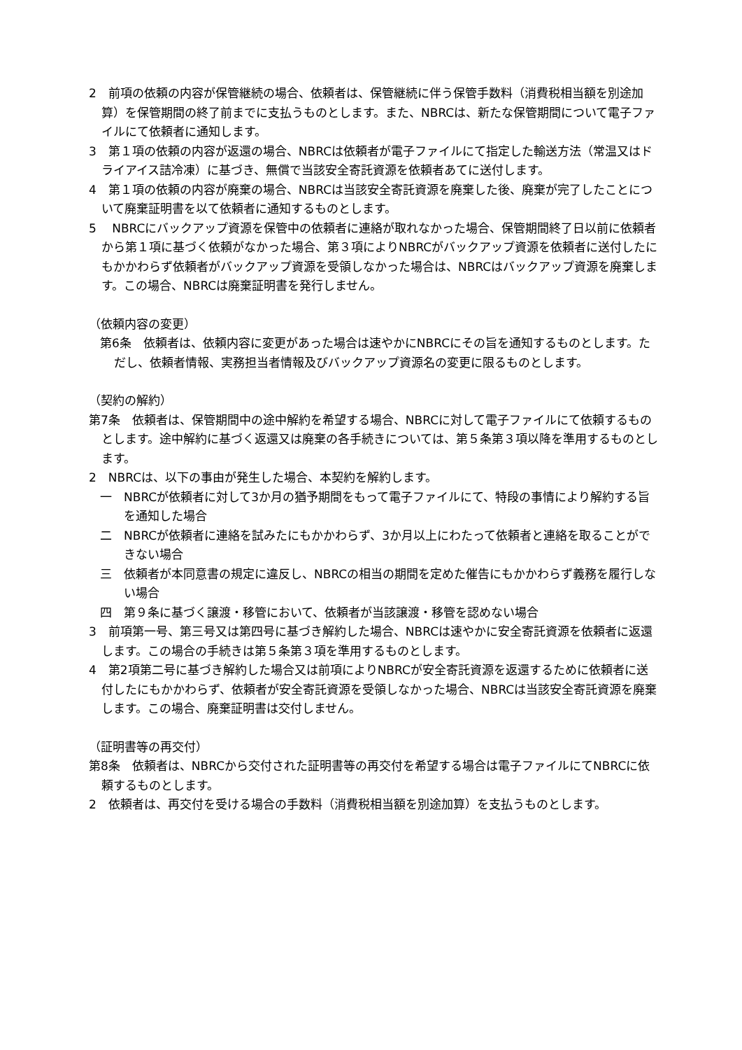2　前項の依頼の内容が保管継続の場合、依頼者は、保管継続に伴う保管手数料（消費税相当額を別途加算）を保管期間の終了前までに支払うものとします。また、NBRCは、新たな保管期間について電子ファイルにて依頼者に通知します。
3　第１項の依頼の内容が返還の場合、NBRCは依頼者が電子ファイルにて指定した輸送方法（常温又はドライアイス詰冷凍）に基づき、無償で当該安全寄託資源を依頼者あてに送付します。
4　第１項の依頼の内容が廃棄の場合、NBRCは当該安全寄託資源を廃棄した後、廃棄が完了したことについて廃棄証明書を以て依頼者に通知するものとします。
5　 NBRCにバックアップ資源を保管中の依頼者に連絡が取れなかった場合、保管期間終了日以前に依頼者から第１項に基づく依頼がなかった場合、第３項によりNBRCがバックアップ資源を依頼者に送付したにもかかわらず依頼者がバックアップ資源を受領しなかった場合は、NBRCはバックアップ資源を廃棄します。この場合、NBRCは廃棄証明書を発行しません。
（依頼内容の変更）
第6条　依頼者は、依頼内容に変更があった場合は速やかにNBRCにその旨を通知するものとします。ただし、依頼者情報、実務担当者情報及びバックアップ資源名の変更に限るものとします。
（契約の解約）
第7条　依頼者は、保管期間中の途中解約を希望する場合、NBRCに対して電子ファイルにて依頼するものとします。途中解約に基づく返還又は廃棄の各手続きについては、第５条第３項以降を準用するものとします。
2　NBRCは、以下の事由が発生した場合、本契約を解約します。
一　NBRCが依頼者に対して3か月の猶予期間をもって電子ファイルにて、特段の事情により解約する旨を通知した場合
二　NBRCが依頼者に連絡を試みたにもかかわらず、3か月以上にわたって依頼者と連絡を取ることができない場合
三　依頼者が本同意書の規定に違反し、NBRCの相当の期間を定めた催告にもかかわらず義務を履行しない場合
四　第９条に基づく譲渡・移管において、依頼者が当該譲渡・移管を認めない場合
3　前項第一号、第三号又は第四号に基づき解約した場合、NBRCは速やかに安全寄託資源を依頼者に返還します。この場合の手続きは第５条第３項を準用するものとします。
4　第2項第二号に基づき解約した場合又は前項によりNBRCが安全寄託資源を返還するために依頼者に送付したにもかかわらず、依頼者が安全寄託資源を受領しなかった場合、NBRCは当該安全寄託資源を廃棄します。この場合、廃棄証明書は交付しません。
（証明書等の再交付）
第8条　依頼者は、NBRCから交付された証明書等の再交付を希望する場合は電子ファイルにてNBRCに依頼するものとします。
2　依頼者は、再交付を受ける場合の手数料（消費税相当額を別途加算）を支払うものとします。